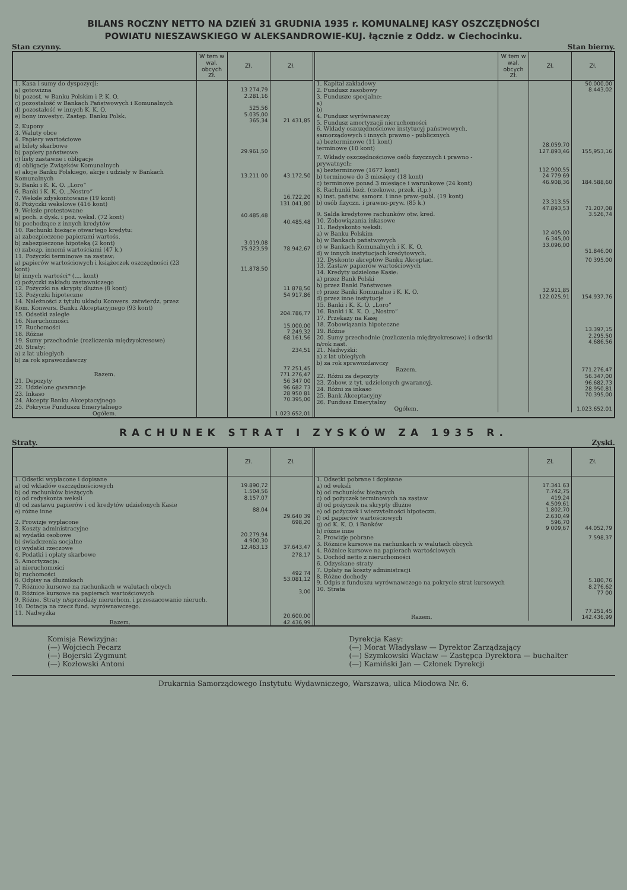BILANS ROCZNY NETTO NA DZIEŃ 31 GRUDNIA 1935 r. KOMUNALNEJ KASY OSZCZĘDNOŚCI
POWIATU NIESZAWSKIEGO W ALEKSANDROWIE-KUJ. łącznie z Oddz. w Ciechocinku.
Stan czynny. Stan bierny.
| | W tem w wal. obcych Zł. | Zł. | Zł. |
| --- | --- | --- | --- |
| 1. Kasa i sumy do dyspozycji: a) gotowizna b) pozost. w Banku Polskim i P. K. O. c) pozostałość w Bankach Państwowych i Komunalnych d) pozostałość w innych K. K. O. e) bony inwestyc. Zastęp. Banku Polsk. | | 13 274,79 2.281,16 525,56 5.035,00 365,34 | 21 431,85 |
| 2. Kupony 3. Waluty obce 4. Papiery wartościowe a) bilety skarbowe b) papiery państwowe c) listy zastawne i obligacje d) obligacje Związków Komunalnych e) akcje Banku Polskiego, akcje i udziały w Bankach Komunalnych | | 29.961,50 13.211 00 | 43.172,50 |
| 5. Banki i K. K. O. „Loro“ 6. Banki i K. K. O. „Nostro“ 7. Weksle zdyskontowane (19 kont) 8. Pożyczki wekslowe (416 kont) 9. Weksle protestowane a) poch. z dysk. i poż. weksl. (72 kont) b) pochodzące z innych kredytów | | 40.485,48 | 16.722,20 131.041,80 40.485,48 |
| 10. Rachunki bieżące otwartego kredytu: a) zabezpieczone papierami wartośs. b) zabezpieczone hipoteką (2 kont) c) zabezp. innemi wartościami (47 k.) | | 3.019,08 75.923,59 | 78.942,67 |
| 11. Pożyczki terminowe na zastaw: a) papierów wartościowych i książeczek oszczędności (23 kont) b) innych wartości* (.... kont) c) pożyczki zakładu zastawniczego | | 11.878,50 | |
| 12. Pożyczki na skrypty dłużne (8 kont) 13. Pożyczki hipoteczne 14. Należności z tytułu układu Konwers. zatwierdz. przez Kom. Konwers. Banku Akceptacyjnego (93 kont) 15. Odsetki zaległe 16. Nieruchomości 17. Ruchomości 18. Różne 19. Sumy przechodnie (rozliczenia międzyokresowe) 20. Straty: a) z lat ubiegłych b) za rok sprawozdawczy | | | 11 878,50 54 917,86 204.786,77 15.000,00 7.249,32 68.161,56 234,51 77.251,45 |
| Razem. | | | 771.276,47 |
| 21. Depozyty 22. Udzielone gwarancje 23. Inkaso 24. Akcepty Banku Akceptacyjnego 25. Pokrycie Funduszu Emerytalnego | | | 56 347 00 96 682 73 28 950 81 70.395,00 |
| Ogółem. | | | 1.023.652,01 |
| | W tem w wal. obcych Zł. | Zł. | Zł. |
| --- | --- | --- | --- |
| 1. Kapitał zakładowy 2. Fundusz zasobowy 3. Fundusze specjalne: a) b) 4. Fundusz wyrównawczy 5. Fundusz amortyzacji nieruchomości 6. Wkłady oszczędnościowe instytucyj państwowych, samorządowych i innych prawno - publicznych a) bezterminowe (11 kont) terminowe (10 kont) | | 28.059,70 127.893,46 | 50.000,00 8.443,02 155,953,16 |
| 7. Wkłady oszczędnościowe osób fizycznych i prawno - prywatnych: a) bezterminowe (1677 kont) b) terminowe do 3 miesięcy (18 kont) c) terminowe ponad 3 miesiące i warunkowe (24 kont) | | 112.900,55 24 779 69 46.908,36 | 184.588,60 |
| 8. Rachunki bież. (czekowe, przek. it.p.) a) inst. państw. samorz. i inne praw.-publ. (19 kont) b) osób fizyczn. i prawno-pryw. (85 k.) | | 23.313,55 47.893,53 | 71.207,08 |
| 9. Salda kredytowe rachunków otw. kred. 10. Zobowiązania inkasowe 11. Redyskonto weksli: a) w Banku Polskim b) w Bankach państwowych c) w Bankach Komunalnych i K. K. O. d) w innych instytucjach kredytowych. | | 12.405,00 6.345,00 33.096,00 | 3.526,74 51.846,00 |
| 12. Dyskonto akceptów Banku Akceptac. 13. Zastaw papierów wartościowych 14. Kredyty udzielone Kasie: a) przez Bank Polski b) przez Banki Państwowe c) przez Banki Komunalne i K. K. O. d) przez inne instytucje | | 32.911,85 122.025,91 | 70 395,00 154.937,76 |
| 15. Banki i K. K. O. „Loro“ 16. Banki i K. K. O. „Nostro“ 17. Przekazy na Kasę 18. Zobowiązania hipoteczne 19. Różne 20. Sumy przechodnie (rozliczenia międzyokresowe) i odsetki n/rok nast. 21. Nadwyżki: a) z lat ubiegłych b) za rok sprawozdawczy | | | 13.397,15 2.295,50 4.686,56 |
| Razem. | | | 771.276,47 |
| 22. Różni za depozyty 23. Zobow. z tyt. udzielonych gwarancyj. 24. Różni za inkaso 25. Bank Akceptacyjny 26. Fundusz Emerytalny | | | 56.347,00 96.682,73 28.950,81 70.395,00 |
| Ogółem. | | | 1.023.652,01 |
RACHUNEK STRAT I ZYSKÓW ZA 1935 R.
Straty. Zyski.
| | Zł. | Zł. |
| --- | --- | --- |
| 1. Odsetki wypłacone i dopisane a) od wkładów oszczędnościowych b) od rachunków bieżących c) od redyskonta weksli d) od zastawu papierów i od kredytów udzielonych Kasie e) różne inne | 19.890,72 1.504,56 8.157,07 88,04 | 29.640 39 |
| 2. Prowizje wypłacone 3. Koszty administracyjne a) wydatki osobowe b) świadczenia socjalne c) wydatki rzeczowe | 20.279,94 4.900,30 12.463,13 | 698,20 37.643,47 |
| 4. Podatki i opłaty skarbowe 5. Amortyzacja: a) nieruchomości b) ruchomości 6. Odpisy na dłużnikach 7. Różnice kursowe na rachunkach w walutach obcych 8. Różnice kursowe na papierach wartościowych 9. Różne. Straty n/sprzedaży nieruchom. i przeszacowanie nieruch. 10. Dotacja na rzecz fund. wyrównawczego. 11. Nadwyżka | | 278,17 492 74 53.081,12 3,00 20.600,00 |
| Razem. | | 42.436,99 |
| | Zł. | Zł. |
| --- | --- | --- |
| 1. Odsetki pobrane i dopisane a) od weksli b) od rachunków bieżących c) od pożyczek terminowych na zastaw d) od pożyczek na skrypty dłużne e) od pożyczek i wierzytelności hipoteczn. f) od papierów wartościowych g) od K. K. O. i Banków h) różne inne | 17.341 63 7.742,75 419,24 4.509,61 1.802,70 2.630,49 596,70 9 009,67 | 44.052,79 |
| 2. Prowizje pobrane 3. Różnice kursowe na rachunkach w walutach obcych 4. Różnice kursowe na papierach wartościowych 5. Dochód netto z nieruchomości 6. Odzyskane straty 7. Opłaty na koszty administracji 8. Różne dochody 9. Odpis z funduszu wyrównawczego na pokrycie strat kursowych 10. Strata | | 7.598,37 5.180,76 8.276,62 77 00 77.251,45 |
| Razem. | | 142.436,99 |
Komisja Rewizyjna:
(—) Wojciech Pecarz
(—) Bojerski Zygmunt
(—) Kozłowski Antoni
Dyrekcja Kasy:
(—) Morat Władysław — Dyrektor Zarządzający
(—) Szymkowski Wacław — Zastępca Dyrektora — buchalter
(—) Kamiński Jan — Członek Dyrekcji
Drukarnia Samorządowego Instytutu Wydawniczego, Warszawa, ulica Miodowa Nr. 6.